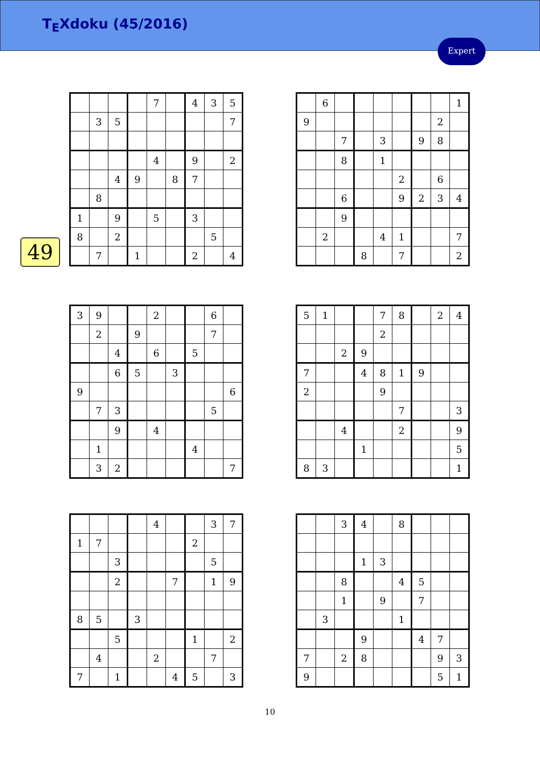T<sub>E</sub>Xdoku (45/2016)
Expert
49
| | | | | 7 | | 4 | 3 | 5 |
| | 3 | 5 | | | | | | 7 |
| | | | | 4 | | 9 | | 2 |
| | | 4 | 9 | | 8 | 7 | | |
| | 8 | | | | | | | |
| 1 | | 9 | | 5 | | 3 | | |
| 8 | | 2 | | | | | 5 | |
| | 7 | | 1 | | | 2 | | 4 |
| | 6 | | | | | | | 1 |
| 9 | | | | | | | 2 | |
| | | 7 | | 3 | | 9 | 8 | |
| | | 8 | | 1 | | | | |
| | | | | | 2 | | 6 | |
| | | 6 | | | 9 | 2 | 3 | 4 |
| | | 9 | | | | | | |
| | 2 | | | 4 | 1 | | | 7 |
| | | | 8 | | 7 | | | 2 |
| 3 | 9 | | | 2 | | | 6 | |
| | 2 | | 9 | | | | 7 | |
| | | 4 | | 6 | | 5 | | |
| | | 6 | 5 | | 3 | | | |
| 9 | | | | | | | | 6 |
| | 7 | 3 | | | | | 5 | |
| | | 9 | | 4 | | | | |
| | 1 | | | | | 4 | | |
| | 3 | 2 | | | | | | 7 |
| 5 | 1 | | | 7 | 8 | | 2 | 4 |
| | | | | 2 | | | | |
| | | 2 | 9 | | | | | |
| 7 | | | 4 | 8 | 1 | 9 | | |
| 2 | | | | 9 | | | | |
| | | | | | 7 | | | 3 |
| | | 4 | | | 2 | | | 9 |
| | | | 1 | | | | | 5 |
| 8 | 3 | | | | | | | 1 |
| | | | | 4 | | | 3 | 7 |
| 1 | 7 | | | | | 2 | | |
| | | 3 | | | | | 5 | |
| | | 2 | | | 7 | | 1 | 9 |
| 8 | 5 | | 3 | | | | | |
| | | 5 | | | | 1 | | 2 |
| | 4 | | | 2 | | | 7 | |
| 7 | | 1 | | | 4 | 5 | | 3 |
| | | 3 | 4 | | 8 | | | |
| | | | 1 | 3 | | | | |
| | | 8 | | | 4 | 5 | | |
| | | 1 | | 9 | | 7 | | |
| | 3 | | | | 1 | | | |
| | | | 9 | | | 4 | 7 | |
| 7 | | 2 | 8 | | | | 9 | 3 |
| 9 | | | | | | | 5 | 1 |
10